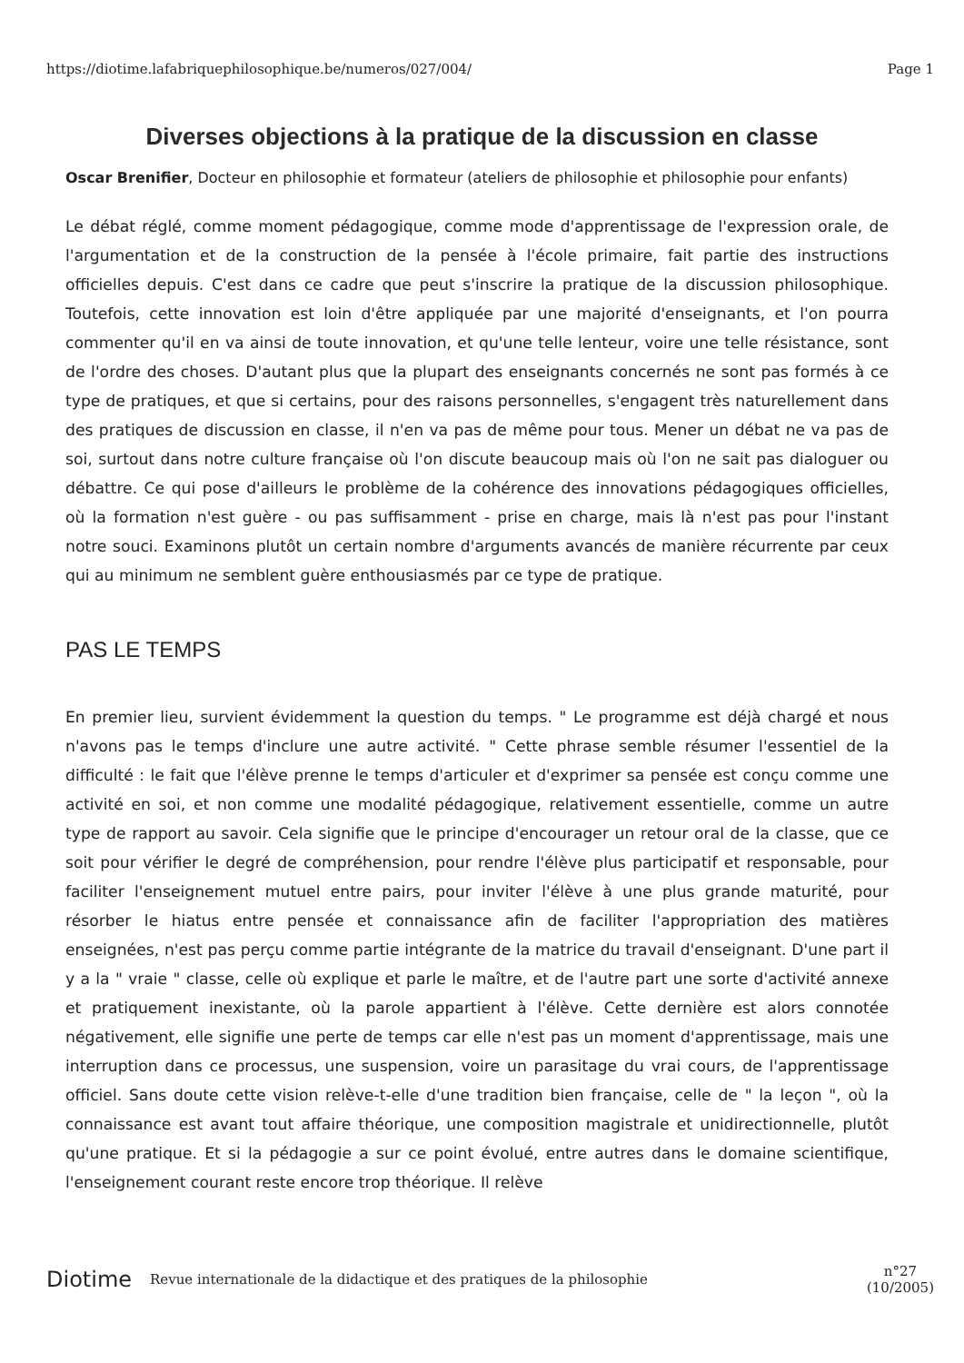https://diotime.lafabriquephilosophique.be/numeros/027/004/ Page 1
Diverses objections à la pratique de la discussion en classe
Oscar Brenifier, Docteur en philosophie et formateur (ateliers de philosophie et philosophie pour enfants)
Le débat réglé, comme moment pédagogique, comme mode d'apprentissage de l'expression orale, de l'argumentation et de la construction de la pensée à l'école primaire, fait partie des instructions officielles depuis. C'est dans ce cadre que peut s'inscrire la pratique de la discussion philosophique. Toutefois, cette innovation est loin d'être appliquée par une majorité d'enseignants, et l'on pourra commenter qu'il en va ainsi de toute innovation, et qu'une telle lenteur, voire une telle résistance, sont de l'ordre des choses. D'autant plus que la plupart des enseignants concernés ne sont pas formés à ce type de pratiques, et que si certains, pour des raisons personnelles, s'engagent très naturellement dans des pratiques de discussion en classe, il n'en va pas de même pour tous. Mener un débat ne va pas de soi, surtout dans notre culture française où l'on discute beaucoup mais où l'on ne sait pas dialoguer ou débattre. Ce qui pose d'ailleurs le problème de la cohérence des innovations pédagogiques officielles, où la formation n'est guère - ou pas suffisamment - prise en charge, mais là n'est pas pour l'instant notre souci. Examinons plutôt un certain nombre d'arguments avancés de manière récurrente par ceux qui au minimum ne semblent guère enthousiasmés par ce type de pratique.
PAS LE TEMPS
En premier lieu, survient évidemment la question du temps. " Le programme est déjà chargé et nous n'avons pas le temps d'inclure une autre activité. " Cette phrase semble résumer l'essentiel de la difficulté : le fait que l'élève prenne le temps d'articuler et d'exprimer sa pensée est conçu comme une activité en soi, et non comme une modalité pédagogique, relativement essentielle, comme un autre type de rapport au savoir. Cela signifie que le principe d'encourager un retour oral de la classe, que ce soit pour vérifier le degré de compréhension, pour rendre l'élève plus participatif et responsable, pour faciliter l'enseignement mutuel entre pairs, pour inviter l'élève à une plus grande maturité, pour résorber le hiatus entre pensée et connaissance afin de faciliter l'appropriation des matières enseignées, n'est pas perçu comme partie intégrante de la matrice du travail d'enseignant. D'une part il y a la " vraie " classe, celle où explique et parle le maître, et de l'autre part une sorte d'activité annexe et pratiquement inexistante, où la parole appartient à l'élève. Cette dernière est alors connotée négativement, elle signifie une perte de temps car elle n'est pas un moment d'apprentissage, mais une interruption dans ce processus, une suspension, voire un parasitage du vrai cours, de l'apprentissage officiel. Sans doute cette vision relève-t-elle d'une tradition bien française, celle de " la leçon ", où la connaissance est avant tout affaire théorique, une composition magistrale et unidirectionnelle, plutôt qu'une pratique. Et si la pédagogie a sur ce point évolué, entre autres dans le domaine scientifique, l'enseignement courant reste encore trop théorique. Il relève
Diotime Revue internationale de la didactique et des pratiques de la philosophie n°27
(10/2005)